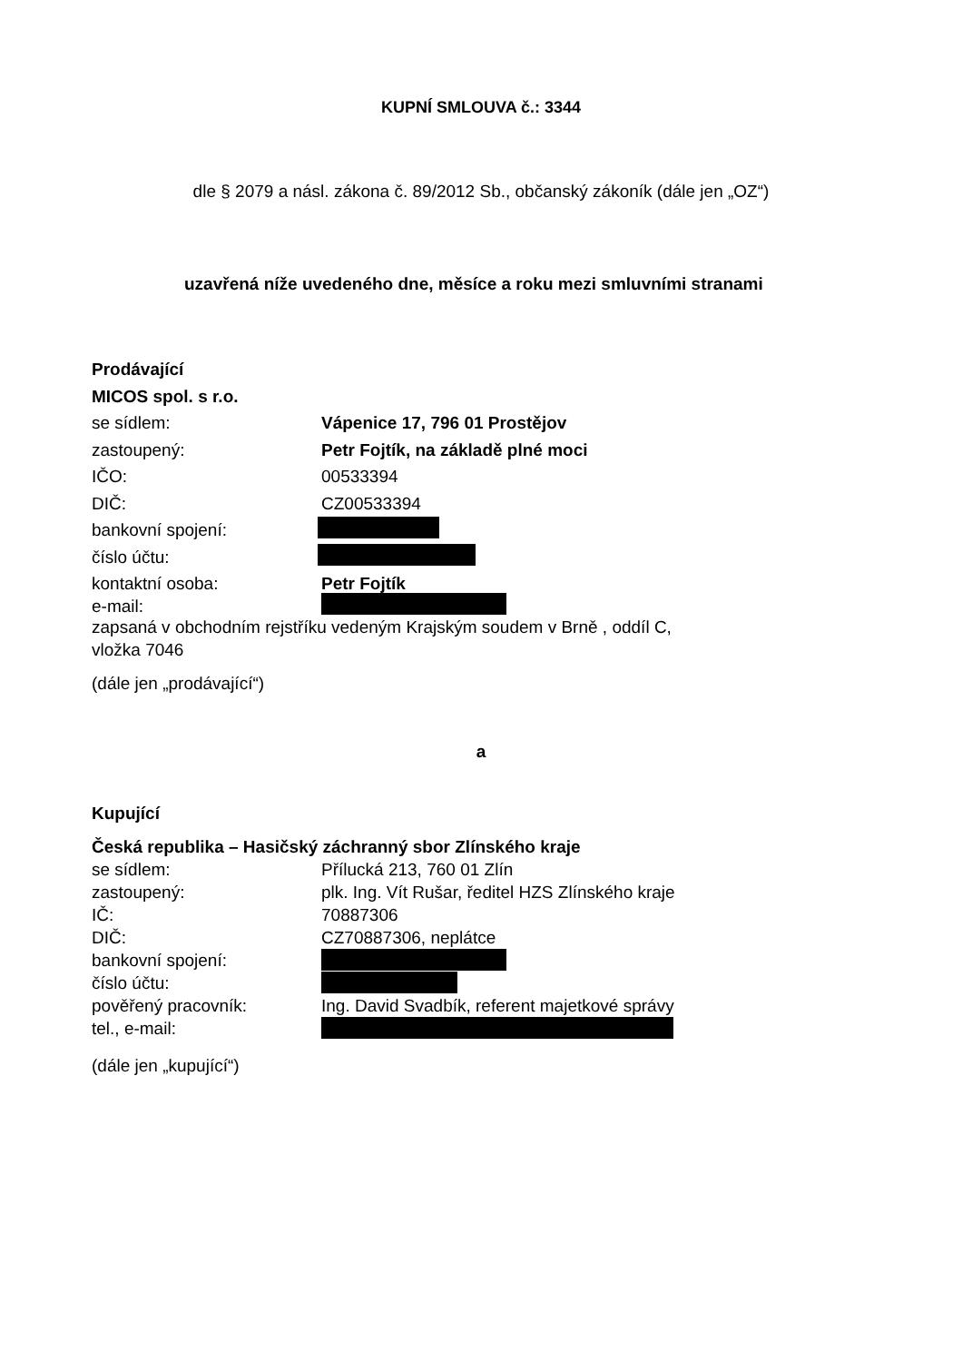KUPNÍ SMLOUVA č.: 3344
dle § 2079 a násl. zákona č. 89/2012 Sb., občanský zákoník (dále jen „OZ“)
uzavřená níže uvedeného dne, měsíce a roku mezi smluvními stranami
Prodávající
MICOS spol. s r.o.
se sídlem: Vápenice 17, 796 01 Prostějov
zastoupený: Petr Fojtík, na základě plné moci
IČO: 00533394
DIČ: CZ00533394
bankovní spojení:
číslo účtu:
kontaktní osoba: Petr Fojtík
e-mail:
zapsaná v obchodním rejstříku vedeným Krajským soudem v Brně , oddíl C,
vložka 7046
(dále jen „prodávající“)
a
Kupující
Česká republika – Hasičský záchranný sbor Zlínského kraje
se sídlem: Přílucká 213, 760 01 Zlín
zastoupený: plk. Ing. Vít Rušar, ředitel HZS Zlínského kraje
IČ: 70887306
DIČ: CZ70887306, neplátce
bankovní spojení:
číslo účtu:
pověřený pracovník: Ing. David Svadbík, referent majetkové správy
tel., e-mail:
(dále jen „kupující“)